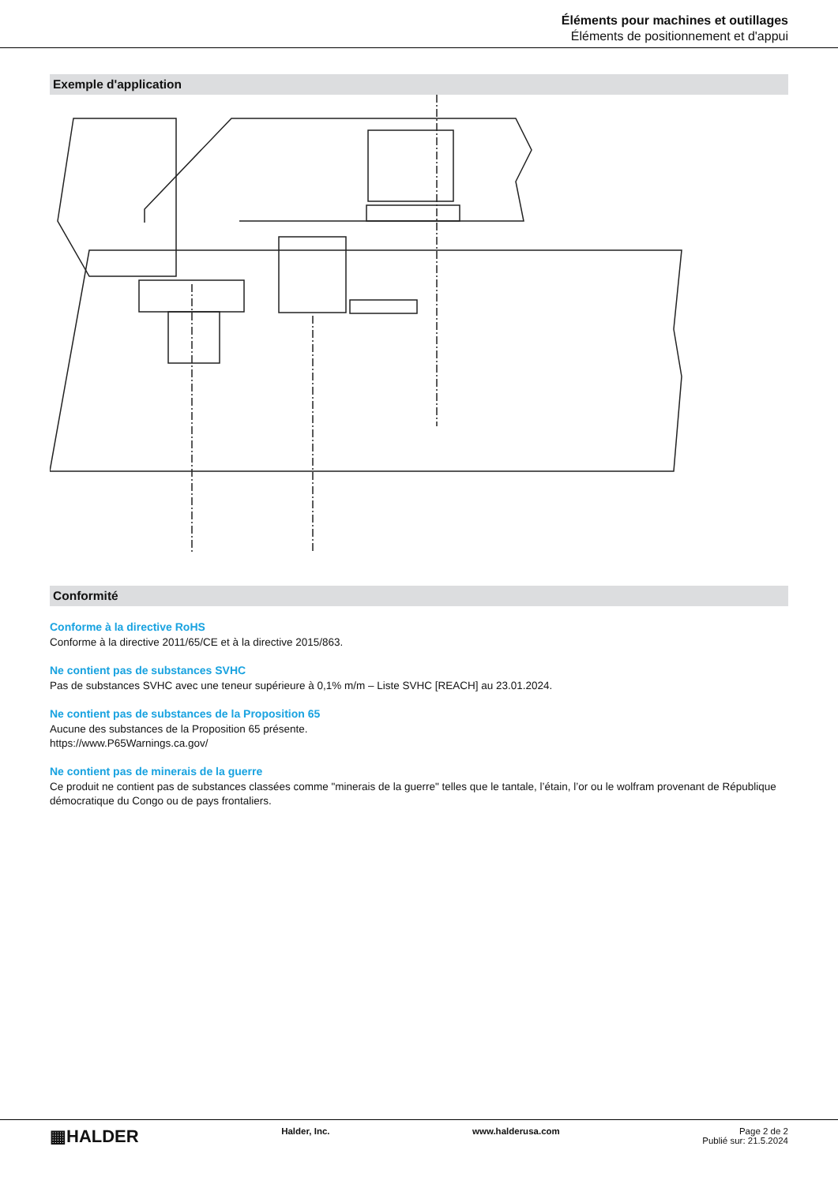Éléments pour machines et outillages
Éléments de positionnement et d'appui
Exemple d'application
Conformité
Conforme à la directive RoHS
Conforme à la directive 2011/65/CE et à la directive 2015/863.
Ne contient pas de substances SVHC
Pas de substances SVHC avec une teneur supérieure à 0,1% m/m – Liste SVHC [REACH] au 23.01.2024.
Ne contient pas de substances de la Proposition 65
Aucune des substances de la Proposition 65 présente.
https://www.P65Warnings.ca.gov/
Ne contient pas de minerais de la guerre
Ce produit ne contient pas de substances classées comme "minerais de la guerre" telles que le tantale, l’étain, l’or ou le wolfram provenant de République démocratique du Congo ou de pays frontaliers.
▦HALDER
Halder, Inc. www.halderusa.com Page 2 de 2
Publié sur: 21.5.2024